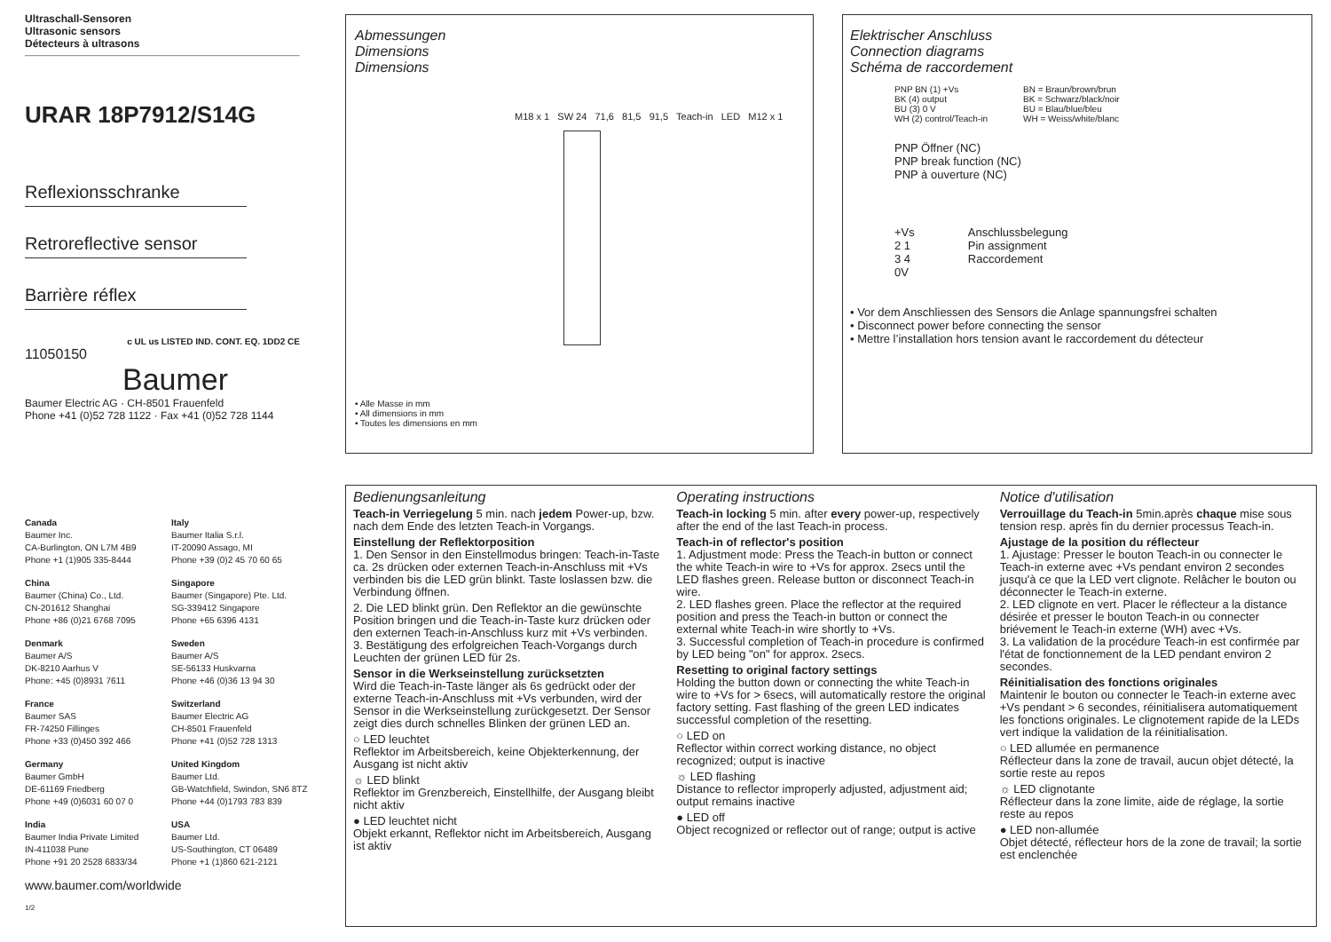Ultraschall-Sensoren
Ultrasonic sensors
Détecteurs à ultrasons
URAR 18P7912/S14G
Reflexionsschranke
Retroreflective sensor
Barrière réflex
c UL us LISTED IND. CONT. EQ. 1DD2 CE
11050150
Baumer
Baumer Electric AG · CH-8501 Frauenfeld
Phone +41 (0)52 728 1122 · Fax +41 (0)52 728 1144
Abmessungen
Dimensions
Dimensions
M18 x 1 SW 24 71,6 81,5 91,5 Teach-in LED M12 x 1
• Alle Masse in mm
• All dimensions in mm
• Toutes les dimensions en mm
Elektrischer Anschluss
Connection diagrams
Schéma de raccordement
PNP BN (1) +Vs
BK (4) output
BU (3) 0 V
WH (2) control/Teach-in
BN = Braun/brown/brun
BK = Schwarz/black/noir
BU = Blau/blue/bleu
WH = Weiss/white/blanc
PNP Öffner (NC)
PNP break function (NC)
PNP à ouverture (NC)
+Vs
2 1
3 4
0V
Anschlussbelegung
Pin assignment
Raccordement
• Vor dem Anschliessen des Sensors die Anlage spannungsfrei schalten
• Disconnect power before connecting the sensor
• Mettre l’installation hors tension avant le raccordement du détecteur
Canada
Baumer Inc.
CA-Burlington, ON L7M 4B9
Phone +1 (1)905 335-8444
Italy
Baumer Italia S.r.l.
IT-20090 Assago, MI
Phone +39 (0)2 45 70 60 65
China
Baumer (China) Co., Ltd.
CN-201612 Shanghai
Phone +86 (0)21 6768 7095
Singapore
Baumer (Singapore) Pte. Ltd.
SG-339412 Singapore
Phone +65 6396 4131
Denmark
Baumer A/S
DK-8210 Aarhus V
Phone: +45 (0)8931 7611
Sweden
Baumer A/S
SE-56133 Huskvarna
Phone +46 (0)36 13 94 30
France
Baumer SAS
FR-74250 Fillinges
Phone +33 (0)450 392 466
Switzerland
Baumer Electric AG
CH-8501 Frauenfeld
Phone +41 (0)52 728 1313
Germany
Baumer GmbH
DE-61169 Friedberg
Phone +49 (0)6031 60 07 0
United Kingdom
Baumer Ltd.
GB-Watchfield, Swindon, SN6 8TZ
Phone +44 (0)1793 783 839
India
Baumer India Private Limited
IN-411038 Pune
Phone +91 20 2528 6833/34
USA
Baumer Ltd.
US-Southington, CT 06489
Phone +1 (1)860 621-2121
www.baumer.com/worldwide
1/2
Bedienungsanleitung
Teach-in Verriegelung 5 min. nach jedem Power-up, bzw. nach dem Ende des letzten Teach-in Vorgangs.
Einstellung der Reflektorposition
1. Den Sensor in den Einstellmodus bringen: Teach-in-Taste ca. 2s drücken oder externen Teach-in-Anschluss mit +Vs verbinden bis die LED grün blinkt. Taste loslassen bzw. die Verbindung öffnen.
2. Die LED blinkt grün. Den Reflektor an die gewünschte Position bringen und die Teach-in-Taste kurz drücken oder den externen Teach-in-Anschluss kurz mit +Vs verbinden.
3. Bestätigung des erfolgreichen Teach-Vorgangs durch Leuchten der grünen LED für 2s.
Sensor in die Werkseinstellung zurücksetzten
Wird die Teach-in-Taste länger als 6s gedrückt oder der externe Teach-in-Anschluss mit +Vs verbunden, wird der Sensor in die Werkseinstellung zurückgesetzt. Der Sensor zeigt dies durch schnelles Blinken der grünen LED an.
○ LED leuchtet
Reflektor im Arbeitsbereich, keine Objekterkennung, der Ausgang ist nicht aktiv
☼ LED blinkt
Reflektor im Grenzbereich, Einstellhilfe, der Ausgang bleibt nicht aktiv
● LED leuchtet nicht
Objekt erkannt, Reflektor nicht im Arbeitsbereich, Ausgang ist aktiv
Operating instructions
Teach-in locking 5 min. after every power-up, respectively after the end of the last Teach-in process.
Teach-in of reflector's position
1. Adjustment mode: Press the Teach-in button or connect the white Teach-in wire to +Vs for approx. 2secs until the LED flashes green. Release button or disconnect Teach-in wire.
2. LED flashes green. Place the reflector at the required position and press the Teach-in button or connect the external white Teach-in wire shortly to +Vs.
3. Successful completion of Teach-in procedure is confirmed by LED being "on" for approx. 2secs.
Resetting to original factory settings
Holding the button down or connecting the white Teach-in wire to +Vs for > 6secs, will automatically restore the original factory setting. Fast flashing of the green LED indicates successful completion of the resetting.
○ LED on
Reflector within correct working distance, no object recognized; output is inactive
☼ LED flashing
Distance to reflector improperly adjusted, adjustment aid; output remains inactive
● LED off
Object recognized or reflector out of range; output is active
Notice d'utilisation
Verrouillage du Teach-in 5min.après chaque mise sous tension resp. après fin du dernier processus Teach-in.
Ajustage de la position du réflecteur
1. Ajustage: Presser le bouton Teach-in ou connecter le Teach-in externe avec +Vs pendant environ 2 secondes jusqu'à ce que la LED vert clignote. Relâcher le bouton ou déconnecter le Teach-in externe.
2. LED clignote en vert. Placer le réflecteur a la distance désirée et presser le bouton Teach-in ou connecter briévement le Teach-in externe (WH) avec +Vs.
3. La validation de la procédure Teach-in est confirmée par l'état de fonctionnement de la LED pendant environ 2 secondes.
Réinitialisation des fonctions originales
Maintenir le bouton ou connecter le Teach-in externe avec +Vs pendant > 6 secondes, réinitialisera automatiquement les fonctions originales. Le clignotement rapide de la LEDs vert indique la validation de la réinitialisation.
○ LED allumée en permanence
Réflecteur dans la zone de travail, aucun objet détecté, la sortie reste au repos
☼ LED clignotante
Réflecteur dans la zone limite, aide de réglage, la sortie reste au repos
● LED non-allumée
Objet détecté, réflecteur hors de la zone de travail; la sortie est enclenchée